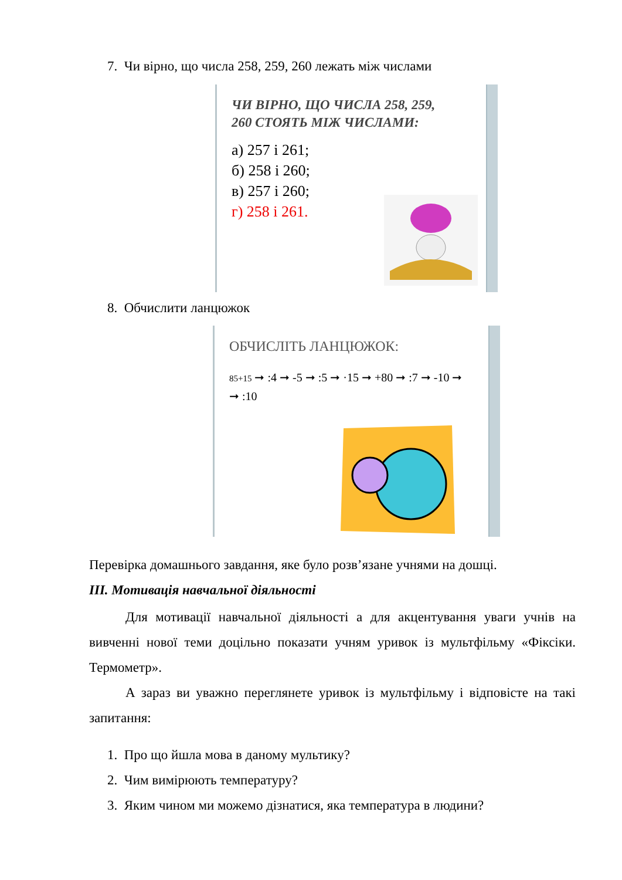7. Чи вірно, що числа 258, 259, 260 лежать між числами
ЧИ ВІРНО, ЩО ЧИСЛА 258, 259,
260 СТОЯТЬ МІЖ ЧИСЛАМИ:
а) 257 і 261;
б) 258 і 260;
в) 257 і 260;
г) 258 і 261.
8. Обчислити ланцюжок
ОБЧИСЛІТЬ ЛАНЦЮЖОК:
85+15 ➞ :4 ➞ -5 ➞ :5 ➞ ·15 ➞ +80 ➞ :7 ➞ -10 ➞
➞ :10
Перевірка домашнього завдання, яке було розв’язане учнями на дошці.
ІІІ. Мотивація навчальної діяльності
Для мотивації навчальної діяльності а для акцентування уваги учнів на вивченні нової теми доцільно показати учням уривок із мультфільму «Фіксіки. Термометр».
А зараз ви уважно переглянете уривок із мультфільму і відповісте на такі запитання:
1. Про що йшла мова в даному мультику?
2. Чим вимірюють температуру?
3. Яким чином ми можемо дізнатися, яка температура в людини?